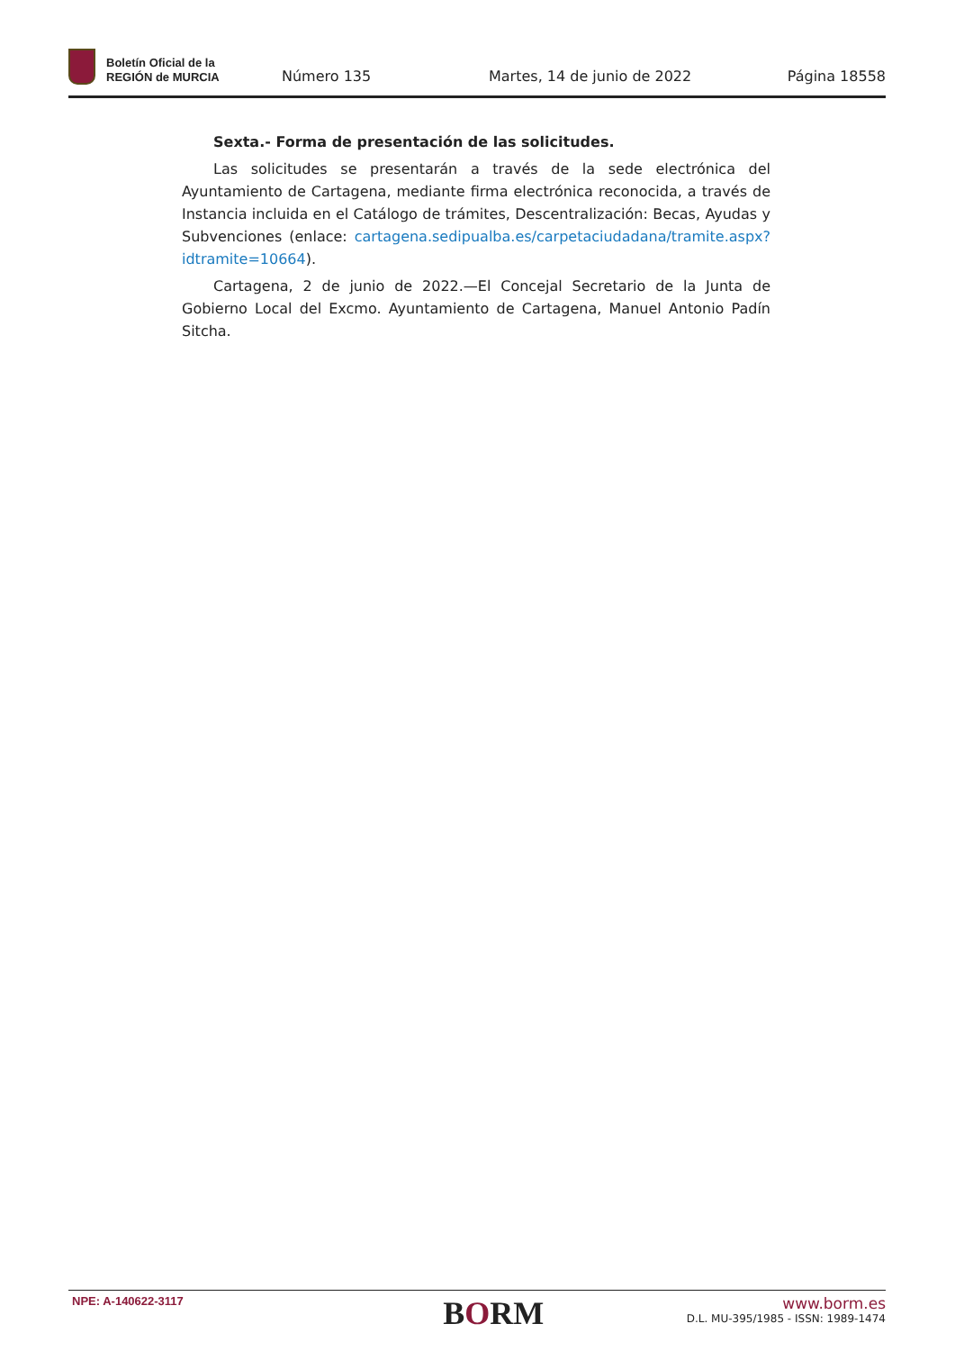Boletín Oficial de la
REGIÓN de MURCIA
Número 135
Martes, 14 de junio de 2022
Página 18558
Sexta.- Forma de presentación de las solicitudes.
Las solicitudes se presentarán a través de la sede electrónica del Ayuntamiento de Cartagena, mediante firma electrónica reconocida, a través de Instancia incluida en el Catálogo de trámites, Descentralización: Becas, Ayudas y Subvenciones (enlace: cartagena.sedipualba.es/carpetaciudadana/tramite.aspx?idtramite=10664).
Cartagena, 2 de junio de 2022.—El Concejal Secretario de la Junta de Gobierno Local del Excmo. Ayuntamiento de Cartagena, Manuel Antonio Padín Sitcha.
NPE: A-140622-3117
BORM
www.borm.es
D.L. MU-395/1985 - ISSN: 1989-1474